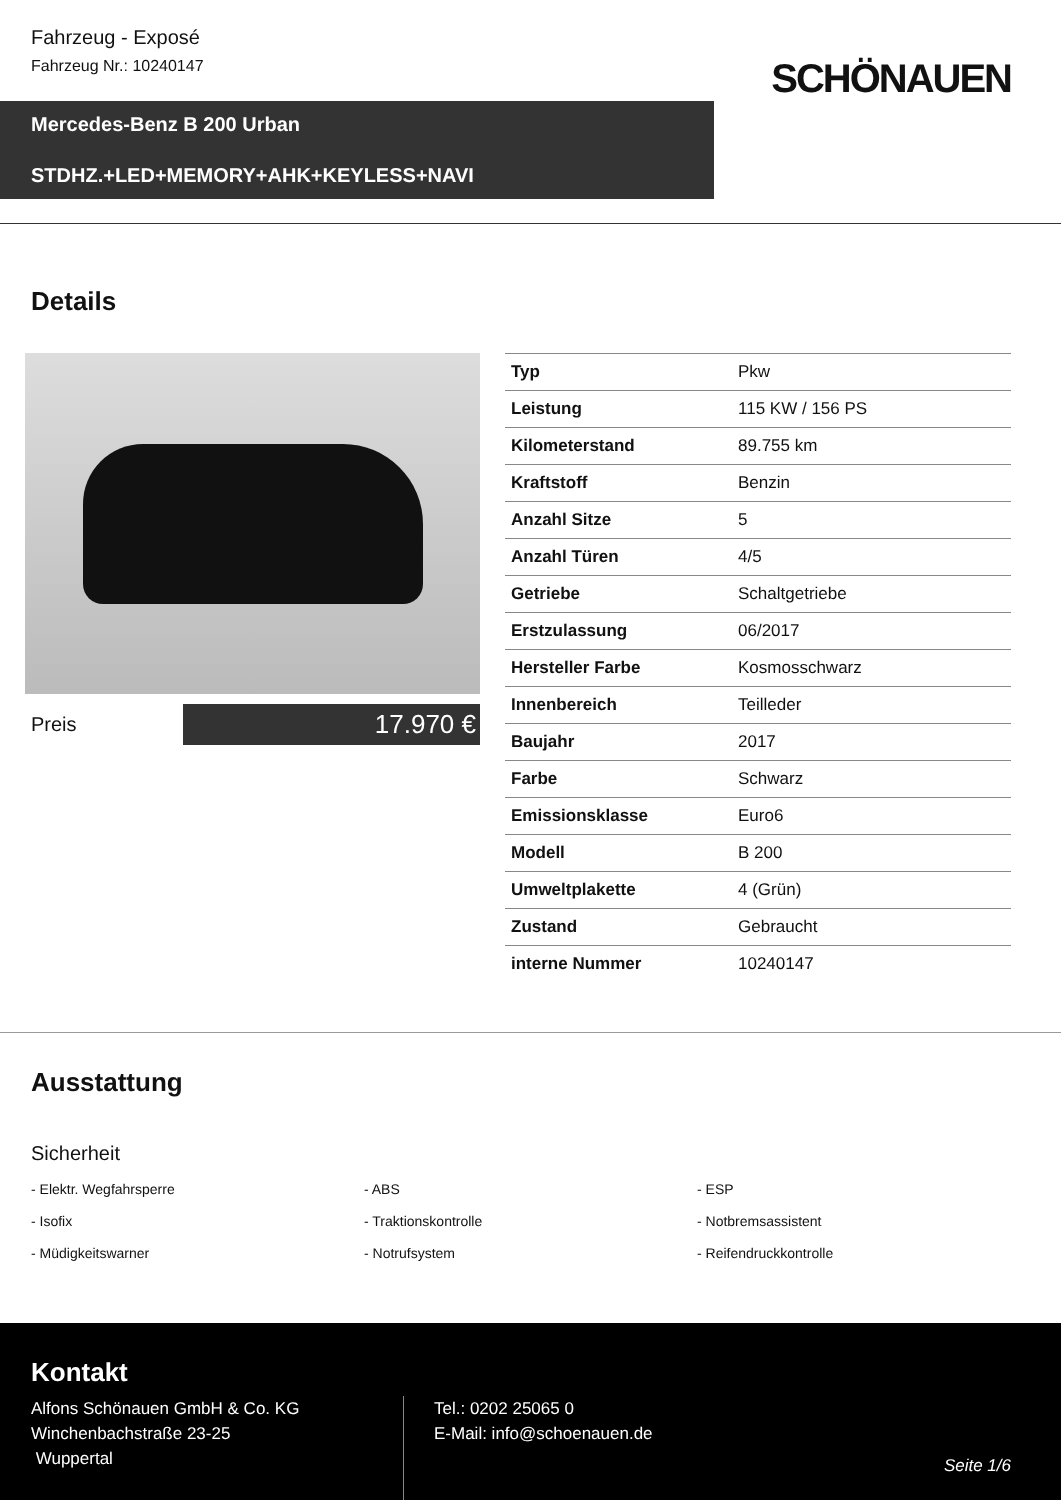Fahrzeug - Exposé
Fahrzeug Nr.: 10240147
SCHÖNAUEN
Mercedes-Benz B 200 Urban
STDHZ.+LED+MEMORY+AHK+KEYLESS+NAVI
Details
Preis
17.970 €
| Typ | Pkw |
| Leistung | 115 KW / 156 PS |
| Kilometerstand | 89.755 km |
| Kraftstoff | Benzin |
| Anzahl Sitze | 5 |
| Anzahl Türen | 4/5 |
| Getriebe | Schaltgetriebe |
| Erstzulassung | 06/2017 |
| Hersteller Farbe | Kosmosschwarz |
| Innenbereich | Teilleder |
| Baujahr | 2017 |
| Farbe | Schwarz |
| Emissionsklasse | Euro6 |
| Modell | B 200 |
| Umweltplakette | 4 (Grün) |
| Zustand | Gebraucht |
| interne Nummer | 10240147 |
Ausstattung
Sicherheit
- Elektr. Wegfahrsperre
- ABS
- ESP
- Isofix
- Traktionskontrolle
- Notbremsassistent
- Müdigkeitswarner
- Notrufsystem
- Reifendruckkontrolle
Kontakt
Alfons Schönauen GmbH & Co. KG
Winchenbachstraße 23-25
Wuppertal
Tel.: 0202 25065 0
E-Mail: info@schoenauen.de
Seite 1/6